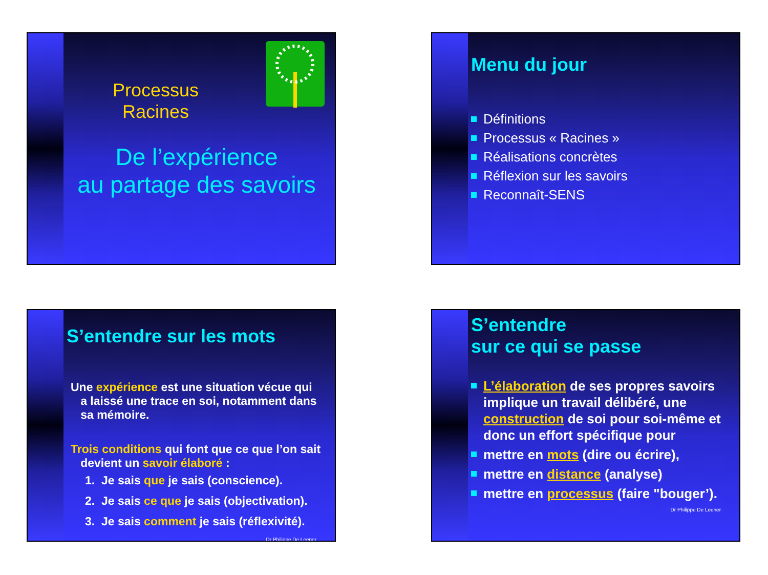Processus
Racines
De l’expérience
au partage des savoirs
Menu du jour
Définitions
Processus « Racines »
Réalisations concrètes
Réflexion sur les savoirs
Reconnaît-SENS
S’entendre sur les mots
Une expérience est une situation vécue qui
a laissé une trace en soi, notamment dans
sa mémoire.
Trois conditions qui font que ce que l’on sait
devient un savoir élaboré :
1. Je sais que je sais (conscience).
2. Je sais ce que je sais (objectivation).
3. Je sais comment je sais (réflexivité).
Dr Philippe De Leener
S’entendre
sur ce qui se passe
L’élaboration de ses propres savoirs implique un travail délibéré, une construction de soi pour soi-même et donc un effort spécifique pour
mettre en mots (dire ou écrire),
mettre en distance (analyse)
mettre en processus (faire "bouger’).
Dr Philippe De Leener